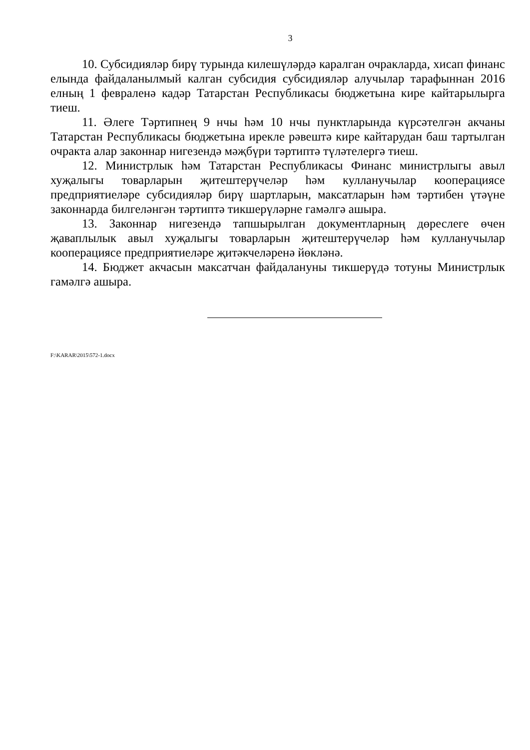3
10. Субсидияләр бирү турында килешүләрдә каралган очракларда, хисап финанс елында файдаланылмый калган субсидия субсидияләр алучылар тарафыннан 2016 елның 1 февраленә кадәр Татарстан Республикасы бюджетына кире кайтарылырга тиеш.
11. Әлеге Тәртипнең 9 нчы һәм 10 нчы пунктларында күрсәтелгән акчаны Татарстан Республикасы бюджетына ирекле рәвештә кире кайтарудан баш тартылган очракта алар законнар нигезендә мәҗбүри тәртиптә түләтелергә тиеш.
12. Министрлык һәм Татарстан Республикасы Финанс министрлыгы авыл хуҗалыгы товарларын җитештерүчеләр һәм кулланучылар кооперациясе предприятиеләре субсидияләр бирү шартларын, максатларын һәм тәртибен үтәүне законнарда билгеләнгән тәртиптә тикшерүләрне гамәлгә ашыра.
13. Законнар нигезендә тапшырылган документларның дөреслеге өчен җаваплылык авыл хуҗалыгы товарларын җитештерүчеләр һәм кулланучылар кооперациясе предприятиеләре җитәкчеләренә йөкләнә.
14. Бюджет акчасын максатчан файдалануны тикшерүдә тотуны Министрлык гамәлгә ашыра.
F:\KARAR\2015\572-1.docx